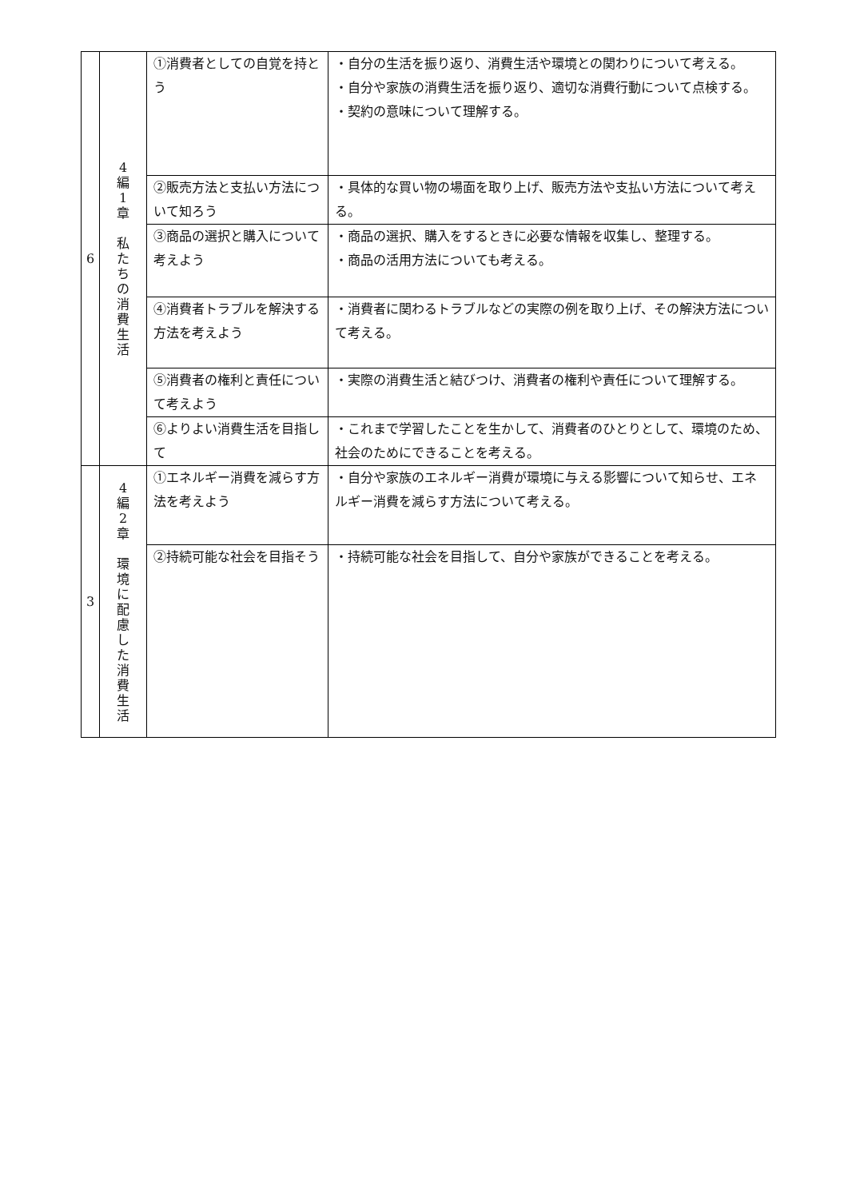| 6 | 4 編 1 章 私 た ち の 消 費 生 活 | ①消費者としての自覚を持とう | ・自分の生活を振り返り、消費生活や環境との関わりについて考える。 ・自分や家族の消費生活を振り返り、適切な消費行動について点検する。 ・契約の意味について理解する。 |
| | | ②販売方法と支払い方法について知ろう | ・具体的な買い物の場面を取り上げ、販売方法や支払い方法について考える。 |
| | | ③商品の選択と購入について考えよう | ・商品の選択、購入をするときに必要な情報を収集し、整理する。 ・商品の活用方法についても考える。 |
| | | ④消費者トラブルを解決する方法を考えよう | ・消費者に関わるトラブルなどの実際の例を取り上げ、その解決方法について考える。 |
| | | ⑤消費者の権利と責任について考えよう | ・実際の消費生活と結びつけ、消費者の権利や責任について理解する。 |
| | | ⑥よりよい消費生活を目指して | ・これまで学習したことを生かして、消費者のひとりとして、環境のため、社会のためにできることを考える。 |
| 3 | 4 編 2 章 環 境 に 配 慮 し た 消 費 生 活 | ①エネルギー消費を減らす方法を考えよう | ・自分や家族のエネルギー消費が環境に与える影響について知らせ、エネルギー消費を減らす方法について考える。 |
| | | ②持続可能な社会を目指そう | ・持続可能な社会を目指して、自分や家族ができることを考える。 |